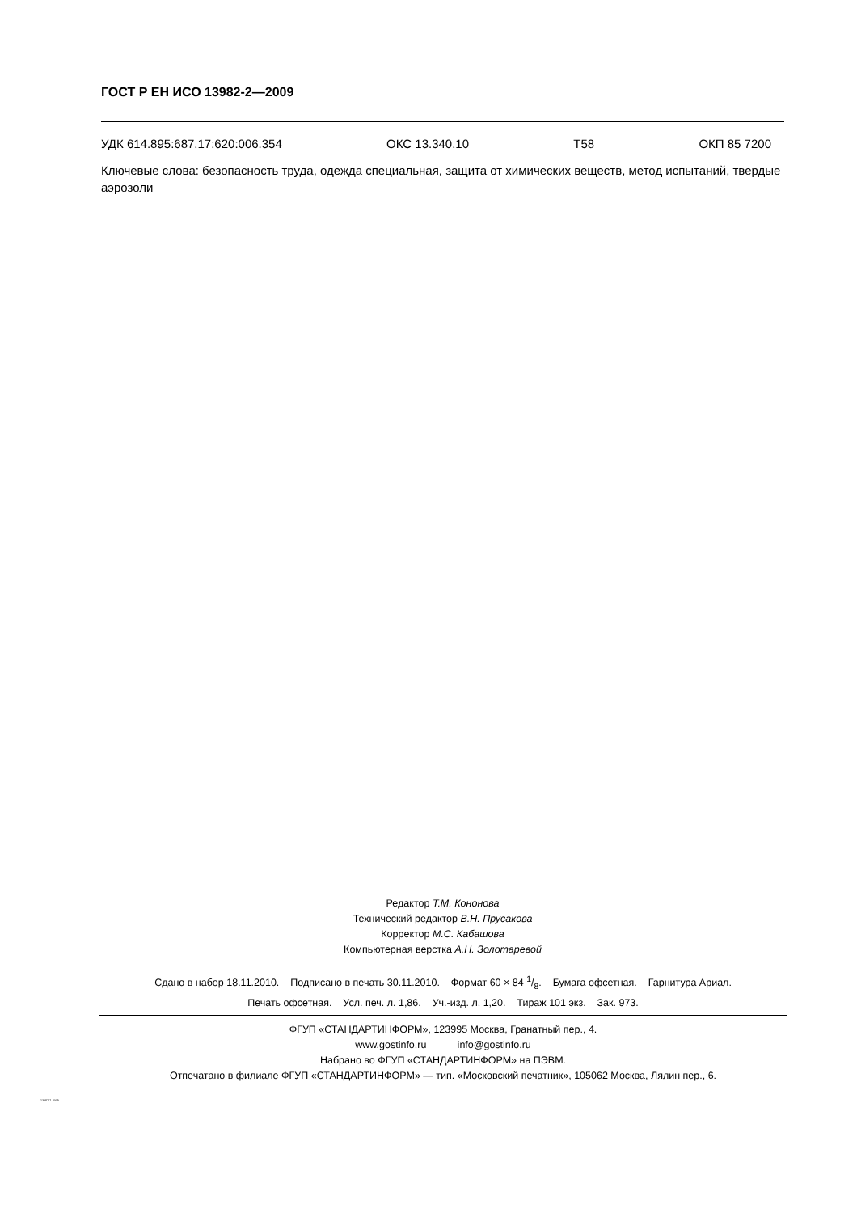ГОСТ Р ЕН ИСО 13982-2—2009
УДК 614.895:687.17:620:006.354 ОКС 13.340.10 Т58 ОКП 85 7200
Ключевые слова: безопасность труда, одежда специальная, защита от химических веществ, метод испытаний, твердые аэрозоли
Редактор Т.М. Кононова
Технический редактор В.Н. Прусакова
Корректор М.С. Кабашова
Компьютерная верстка А.Н. Золотаревой
Сдано в набор 18.11.2010. Подписано в печать 30.11.2010. Формат 60 × 84 1/8. Бумага офсетная. Гарнитура Ариал.
Печать офсетная. Усл. печ. л. 1,86. Уч.-изд. л. 1,20. Тираж 101 экз. Зак. 973.
ФГУП «СТАНДАРТИНФОРМ», 123995 Москва, Гранатный пер., 4.
www.gostinfo.ru info@gostinfo.ru
Набрано во ФГУП «СТАНДАРТИНФОРМ» на ПЭВМ.
Отпечатано в филиале ФГУП «СТАНДАРТИНФОРМ» — тип. «Московский печатник», 105062 Москва, Лялин пер., 6.
13982-2-2009